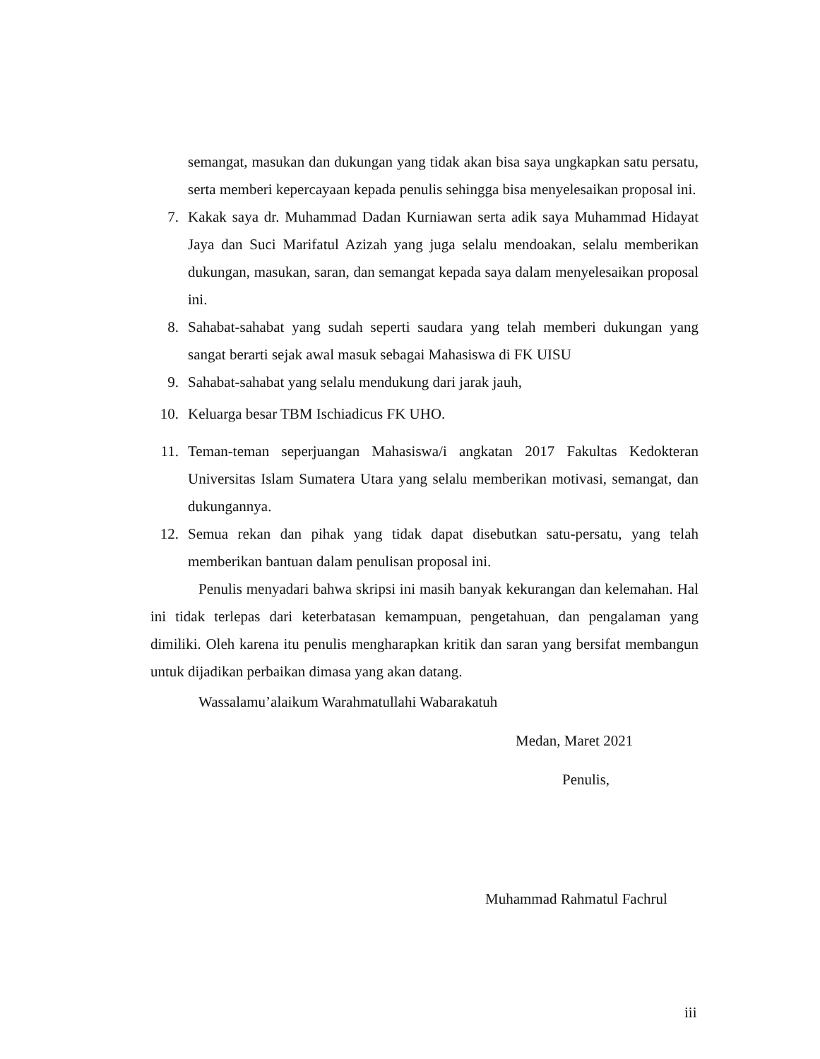semangat, masukan dan dukungan yang tidak akan bisa saya ungkapkan satu persatu, serta memberi kepercayaan kepada penulis sehingga bisa menyelesaikan proposal ini.
7. Kakak saya dr. Muhammad Dadan Kurniawan serta adik saya Muhammad Hidayat Jaya dan Suci Marifatul Azizah yang juga selalu mendoakan, selalu memberikan dukungan, masukan, saran, dan semangat kepada saya dalam menyelesaikan proposal ini.
8. Sahabat-sahabat yang sudah seperti saudara yang telah memberi dukungan yang sangat berarti sejak awal masuk sebagai Mahasiswa di FK UISU
9. Sahabat-sahabat yang selalu mendukung dari jarak jauh,
10. Keluarga besar TBM Ischiadicus FK UHO.
11. Teman-teman seperjuangan Mahasiswa/i angkatan 2017 Fakultas Kedokteran Universitas Islam Sumatera Utara yang selalu memberikan motivasi, semangat, dan dukungannya.
12. Semua rekan dan pihak yang tidak dapat disebutkan satu-persatu, yang telah memberikan bantuan dalam penulisan proposal ini.
Penulis menyadari bahwa skripsi ini masih banyak kekurangan dan kelemahan. Hal ini tidak terlepas dari keterbatasan kemampuan, pengetahuan, dan pengalaman yang dimiliki. Oleh karena itu penulis mengharapkan kritik dan saran yang bersifat membangun untuk dijadikan perbaikan dimasa yang akan datang.
Wassalamu’alaikum Warahmatullahi Wabarakatuh
Medan, Maret 2021
Penulis,
Muhammad Rahmatul Fachrul
iii